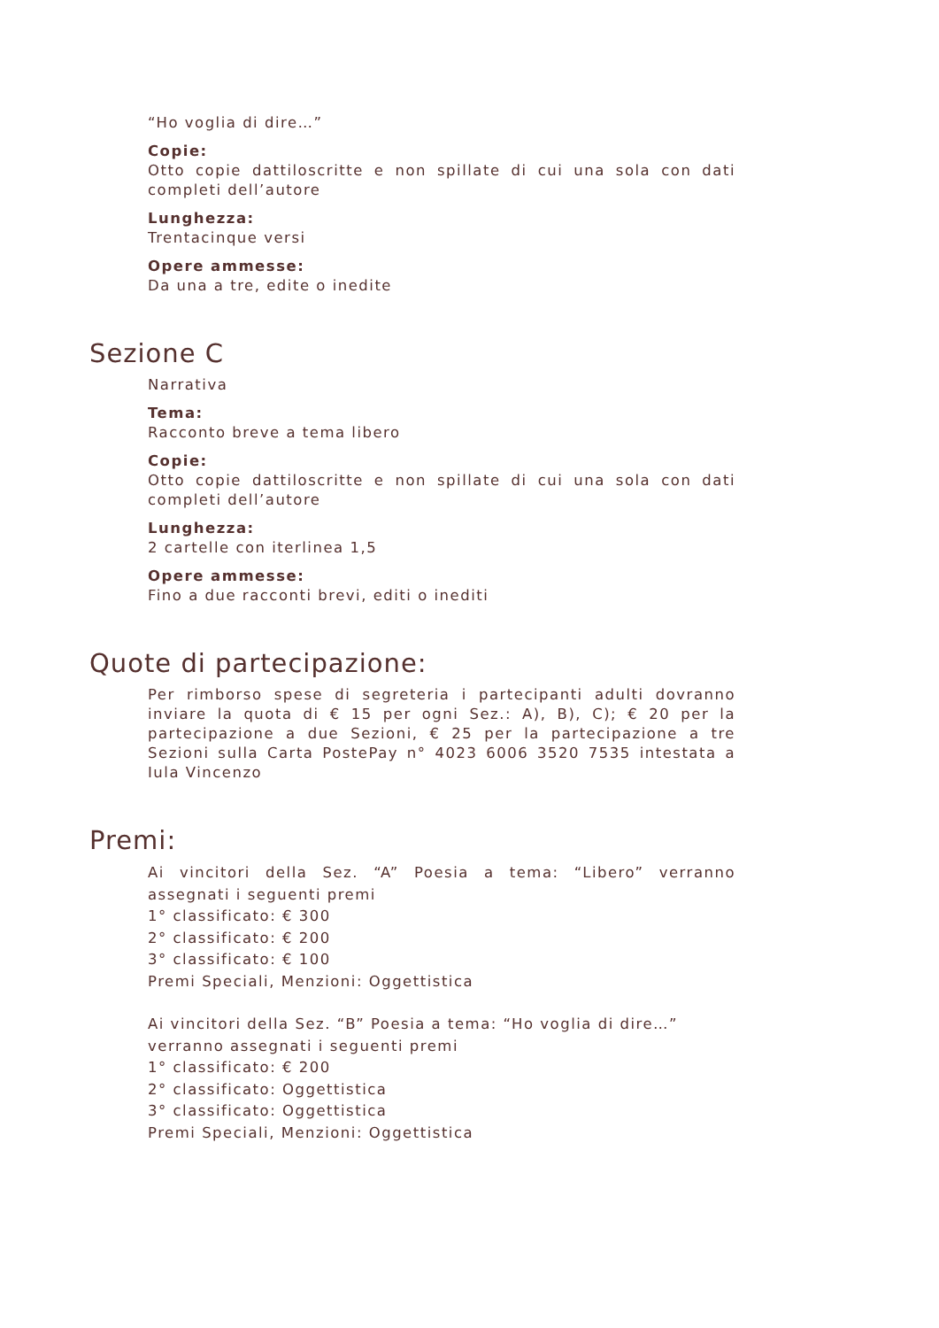“Ho voglia di dire…”
Copie:
Otto copie dattiloscritte e non spillate di cui una sola con dati completi dell’autore
Lunghezza:
Trentacinque versi
Opere ammesse:
Da una a tre, edite o inedite
Sezione C
Narrativa
Tema:
Racconto breve a tema libero
Copie:
Otto copie dattiloscritte e non spillate di cui una sola con dati completi dell’autore
Lunghezza:
2 cartelle con iterlinea 1,5
Opere ammesse:
Fino a due racconti brevi, editi o inediti
Quote di partecipazione:
Per rimborso spese di segreteria i partecipanti adulti dovranno inviare la quota di € 15 per ogni Sez.: A), B), C); € 20 per la partecipazione a due Sezioni, € 25 per la partecipazione a tre Sezioni sulla Carta PostePay n° 4023 6006 3520 7535 intestata a Iula Vincenzo
Premi:
Ai vincitori della Sez. “A” Poesia a tema: “Libero” verranno assegnati i seguenti premi
1° classificato: € 300
2° classificato: € 200
3° classificato: € 100
Premi Speciali, Menzioni: Oggettistica
Ai vincitori della Sez. “B” Poesia a tema: “Ho voglia di dire…” verranno assegnati i seguenti premi
1° classificato: € 200
2° classificato: Oggettistica
3° classificato: Oggettistica
Premi Speciali, Menzioni: Oggettistica